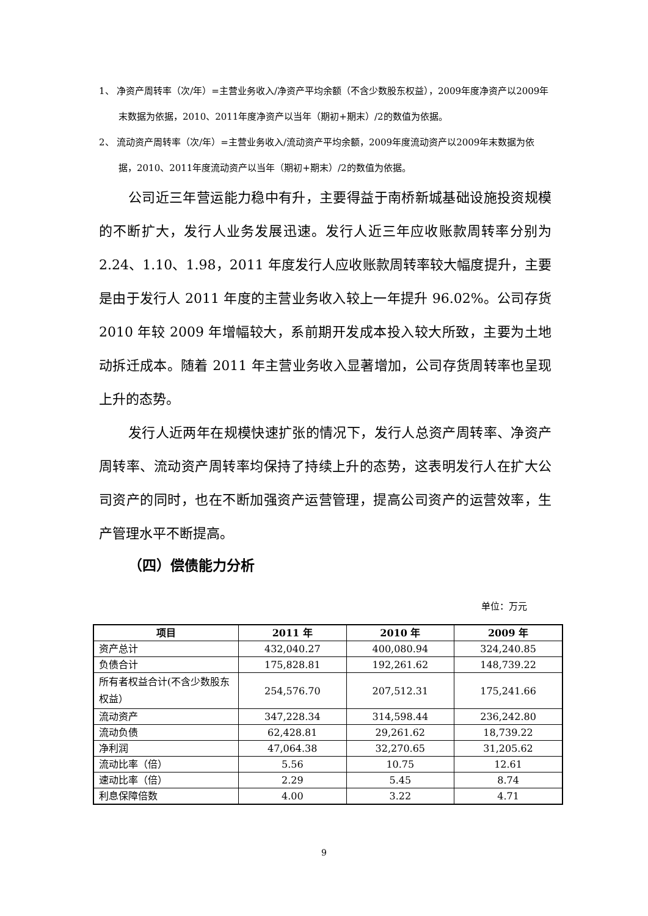1、 净资产周转率（次/年）=主营业务收入/净资产平均余额（不含少数股东权益），2009年度净资产以2009年末数据为依据，2010、2011年度净资产以当年（期初+期末）/2的数值为依据。
2、 流动资产周转率（次/年）=主营业务收入/流动资产平均余额，2009年度流动资产以2009年末数据为依据，2010、2011年度流动资产以当年（期初+期末）/2的数值为依据。
公司近三年营运能力稳中有升，主要得益于南桥新城基础设施投资规模的不断扩大，发行人业务发展迅速。发行人近三年应收账款周转率分别为 2.24、1.10、1.98，2011 年度发行人应收账款周转率较大幅度提升，主要是由于发行人 2011 年度的主营业务收入较上一年提升 96.02%。公司存货 2010 年较 2009 年增幅较大，系前期开发成本投入较大所致，主要为土地动拆迁成本。随着 2011 年主营业务收入显著增加，公司存货周转率也呈现上升的态势。
发行人近两年在规模快速扩张的情况下，发行人总资产周转率、净资产周转率、流动资产周转率均保持了持续上升的态势，这表明发行人在扩大公司资产的同时，也在不断加强资产运营管理，提高公司资产的运营效率，生产管理水平不断提高。
（四）偿债能力分析
单位：万元
| 项目 | 2011 年 | 2010 年 | 2009 年 |
| --- | --- | --- | --- |
| 资产总计 | 432,040.27 | 400,080.94 | 324,240.85 |
| 负债合计 | 175,828.81 | 192,261.62 | 148,739.22 |
| 所有者权益合计(不含少数股东权益） | 254,576.70 | 207,512.31 | 175,241.66 |
| 流动资产 | 347,228.34 | 314,598.44 | 236,242.80 |
| 流动负债 | 62,428.81 | 29,261.62 | 18,739.22 |
| 净利润 | 47,064.38 | 32,270.65 | 31,205.62 |
| 流动比率（倍） | 5.56 | 10.75 | 12.61 |
| 速动比率（倍） | 2.29 | 5.45 | 8.74 |
| 利息保障倍数 | 4.00 | 3.22 | 4.71 |
9